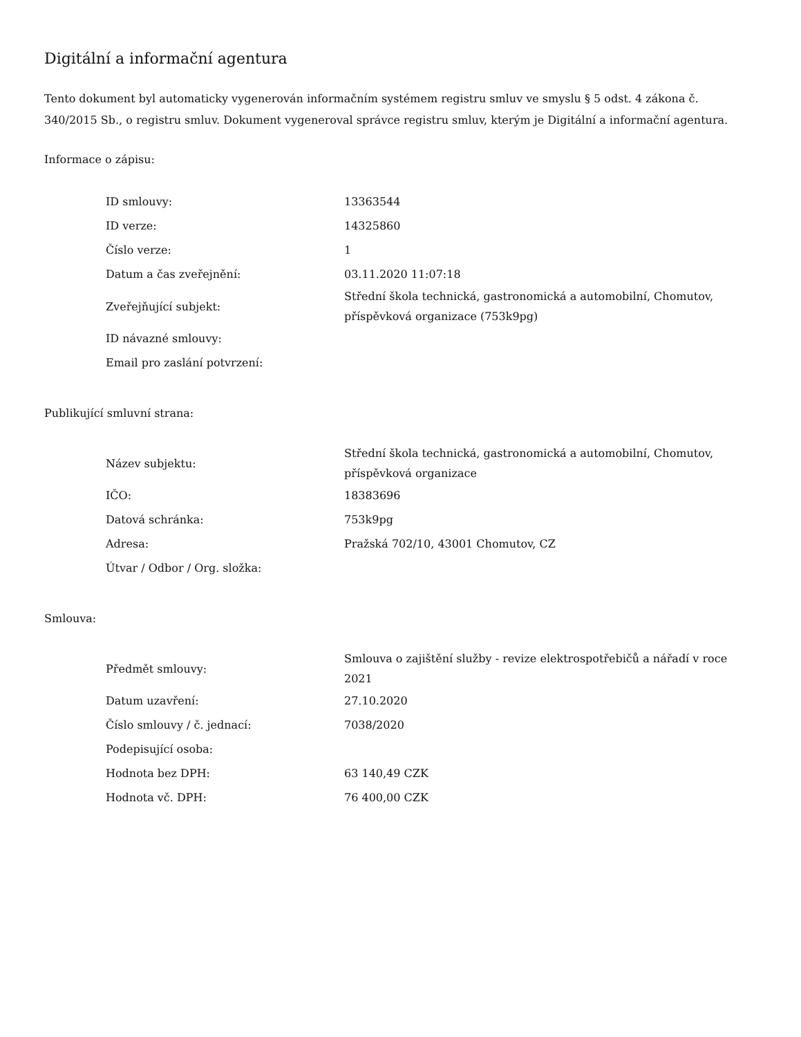Digitální a informační agentura
Tento dokument byl automaticky vygenerován informačním systémem registru smluv ve smyslu § 5 odst. 4 zákona č. 340/2015 Sb., o registru smluv. Dokument vygeneroval správce registru smluv, kterým je Digitální a informační agentura.
Informace o zápisu:
| ID smlouvy: | 13363544 |
| ID verze: | 14325860 |
| Číslo verze: | 1 |
| Datum a čas zveřejnění: | 03.11.2020 11:07:18 |
| Zveřejňující subjekt: | Střední škola technická, gastronomická a automobilní, Chomutov, příspěvková organizace (753k9pg) |
| ID návazné smlouvy: | |
| Email pro zaslání potvrzení: | |
Publikující smluvní strana:
| Název subjektu: | Střední škola technická, gastronomická a automobilní, Chomutov, příspěvková organizace |
| IČO: | 18383696 |
| Datová schránka: | 753k9pg |
| Adresa: | Pražská 702/10, 43001 Chomutov, CZ |
| Útvar / Odbor / Org. složka: | |
Smlouva:
| Předmět smlouvy: | Smlouva o zajištění služby - revize elektrospotřebičů a nářadí v roce 2021 |
| Datum uzavření: | 27.10.2020 |
| Číslo smlouvy / č. jednací: | 7038/2020 |
| Podepisující osoba: | |
| Hodnota bez DPH: | 63 140,49 CZK |
| Hodnota vč. DPH: | 76 400,00 CZK |